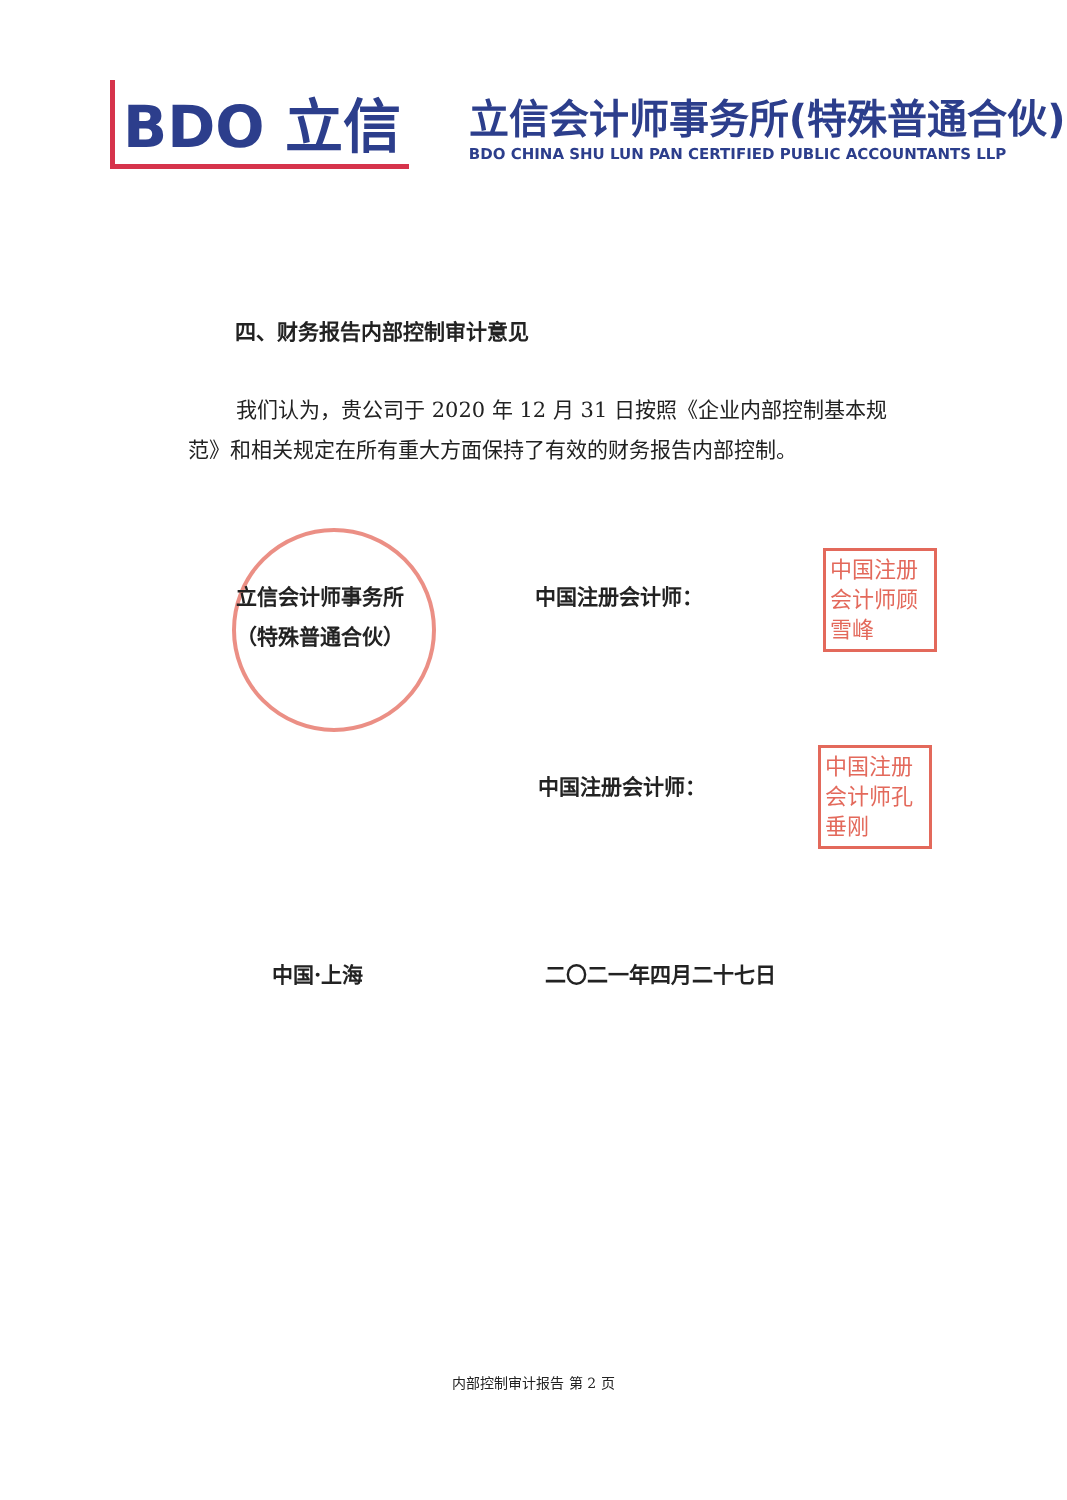BDO 立信
立信会计师事务所(特殊普通合伙)
BDO CHINA SHU LUN PAN CERTIFIED PUBLIC ACCOUNTANTS LLP
四、财务报告内部控制审计意见
我们认为，贵公司于 2020 年 12 月 31 日按照《企业内部控制基本规范》和相关规定在所有重大方面保持了有效的财务报告内部控制。
立信会计师事务所
（特殊普通合伙）
中国注册会计师：
中国注册会计师顾雪峰
中国注册会计师：
中国注册会计师孔垂刚
中国·上海 二〇二一年四月二十七日
内部控制审计报告 第 2 页